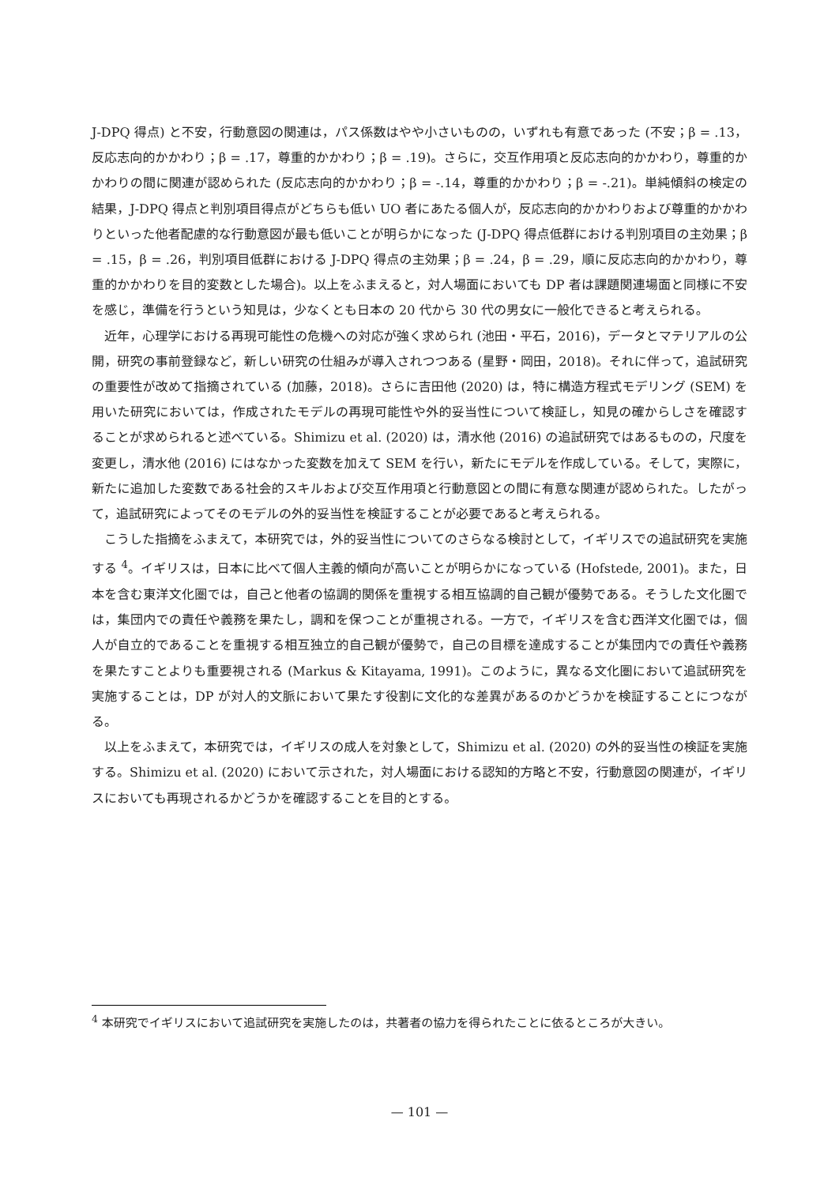J-DPQ 得点) と不安，行動意図の関連は，パス係数はやや小さいものの，いずれも有意であった (不安；β = .13，反応志向的かかわり；β = .17，尊重的かかわり；β = .19)。さらに，交互作用項と反応志向的かかわり，尊重的かかわりの間に関連が認められた (反応志向的かかわり；β = -.14，尊重的かかわり；β = -.21)。単純傾斜の検定の結果，J-DPQ 得点と判別項目得点がどちらも低い UO 者にあたる個人が，反応志向的かかわりおよび尊重的かかわりといった他者配慮的な行動意図が最も低いことが明らかになった (J-DPQ 得点低群における判別項目の主効果；β = .15，β = .26，判別項目低群における J-DPQ 得点の主効果；β = .24，β = .29，順に反応志向的かかわり，尊重的かかわりを目的変数とした場合)。以上をふまえると，対人場面においても DP 者は課題関連場面と同様に不安を感じ，準備を行うという知見は，少なくとも日本の 20 代から 30 代の男女に一般化できると考えられる。
近年，心理学における再現可能性の危機への対応が強く求められ (池田・平石，2016)，データとマテリアルの公開，研究の事前登録など，新しい研究の仕組みが導入されつつある (星野・岡田，2018)。それに伴って，追試研究の重要性が改めて指摘されている (加藤，2018)。さらに吉田他 (2020) は，特に構造方程式モデリング (SEM) を用いた研究においては，作成されたモデルの再現可能性や外的妥当性について検証し，知見の確からしさを確認することが求められると述べている。Shimizu et al. (2020) は，清水他 (2016) の追試研究ではあるものの，尺度を変更し，清水他 (2016) にはなかった変数を加えて SEM を行い，新たにモデルを作成している。そして，実際に，新たに追加した変数である社会的スキルおよび交互作用項と行動意図との間に有意な関連が認められた。したがって，追試研究によってそのモデルの外的妥当性を検証することが必要であると考えられる。
こうした指摘をふまえて，本研究では，外的妥当性についてのさらなる検討として，イギリスでの追試研究を実施する <sup>4</sup>。イギリスは，日本に比べて個人主義的傾向が高いことが明らかになっている (Hofstede, 2001)。また，日本を含む東洋文化圏では，自己と他者の協調的関係を重視する相互協調的自己観が優勢である。そうした文化圏では，集団内での責任や義務を果たし，調和を保つことが重視される。一方で，イギリスを含む西洋文化圏では，個人が自立的であることを重視する相互独立的自己観が優勢で，自己の目標を達成することが集団内での責任や義務を果たすことよりも重要視される (Markus & Kitayama, 1991)。このように，異なる文化圏において追試研究を実施することは，DP が対人的文脈において果たす役割に文化的な差異があるのかどうかを検証することにつながる。
以上をふまえて，本研究では，イギリスの成人を対象として，Shimizu et al. (2020) の外的妥当性の検証を実施する。Shimizu et al. (2020) において示された，対人場面における認知的方略と不安，行動意図の関連が，イギリスにおいても再現されるかどうかを確認することを目的とする。
<sup>4</sup> 本研究でイギリスにおいて追試研究を実施したのは，共著者の協力を得られたことに依るところが大きい。
— 101 —